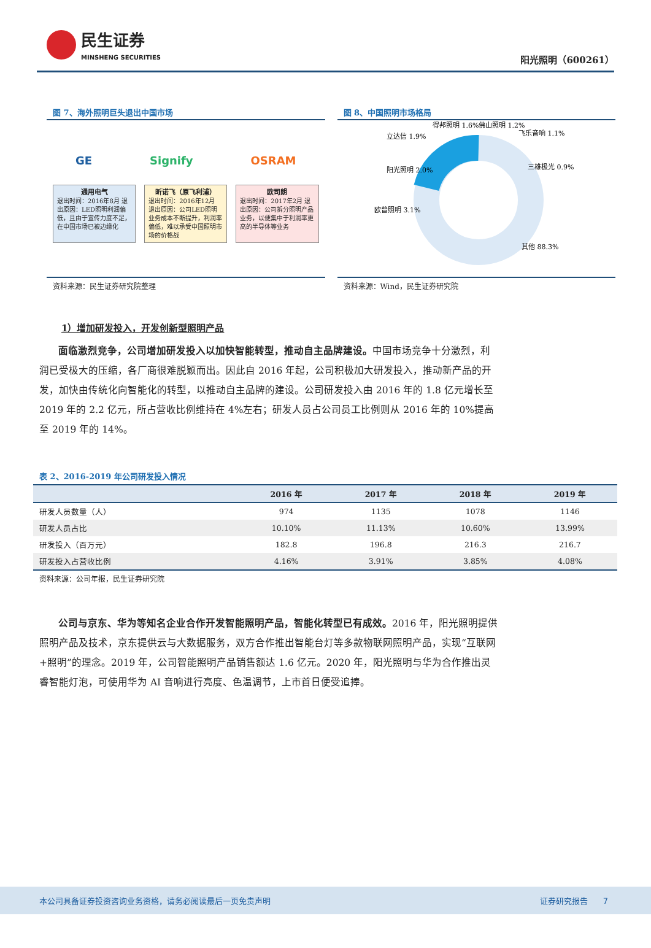民生证券
MINSHENG SECURITIES
阳光照明（600261）
图 7、海外照明巨头退出中国市场
GE Signify OSRAM
通用电气
退出时间：2016年8月 退出原因：LED照明利润偏低，且由于宣传力度不足，在中国市场已被边缘化
昕诺飞（原飞利浦）
退出时间：2016年12月 退出原因：公司LED照明业务成本不断提升，利润率偏低，难以承受中国照明市场的价格战
欧司朗
退出时间：2017年2月 退出原因：公司拆分照明产品业务，以便集中于利润率更高的半导体等业务
资料来源：民生证券研究院整理
图 8、中国照明市场格局
立达信 1.9%
得邦照明 1.6%
佛山照明 1.2%
飞乐音响 1.1%
三雄极光 0.9%
阳光照明 2.0%
欧普照明 3.1%
其他 88.3%
资料来源：Wind，民生证券研究院
1）增加研发投入，开发创新型照明产品
面临激烈竞争，公司增加研发投入以加快智能转型，推动自主品牌建设。中国市场竞争十分激烈，利润已受极大的压缩，各厂商很难脱颖而出。因此自 2016 年起，公司积极加大研发投入，推动新产品的开发，加快由传统化向智能化的转型，以推动自主品牌的建设。公司研发投入由 2016 年的 1.8 亿元增长至 2019 年的 2.2 亿元，所占营收比例维持在 4%左右；研发人员占公司员工比例则从 2016 年的 10%提高至 2019 年的 14%。
表 2、2016-2019 年公司研发投入情况
| | 2016 年 | 2017 年 | 2018 年 | 2019 年 |
| --- | --- | --- | --- | --- |
| 研发人员数量（人） | 974 | 1135 | 1078 | 1146 |
| 研发人员占比 | 10.10% | 11.13% | 10.60% | 13.99% |
| 研发投入（百万元） | 182.8 | 196.8 | 216.3 | 216.7 |
| 研发投入占营收比例 | 4.16% | 3.91% | 3.85% | 4.08% |
资料来源：公司年报，民生证券研究院
公司与京东、华为等知名企业合作开发智能照明产品，智能化转型已有成效。2016 年，阳光照明提供照明产品及技术，京东提供云与大数据服务，双方合作推出智能台灯等多款物联网照明产品，实现“互联网+照明”的理念。2019 年，公司智能照明产品销售额达 1.6 亿元。2020 年，阳光照明与华为合作推出灵睿智能灯泡，可使用华为 AI 音响进行亮度、色温调节，上市首日便受追捧。
本公司具备证券投资咨询业务资格，请务必阅读最后一页免责声明 证券研究报告 7